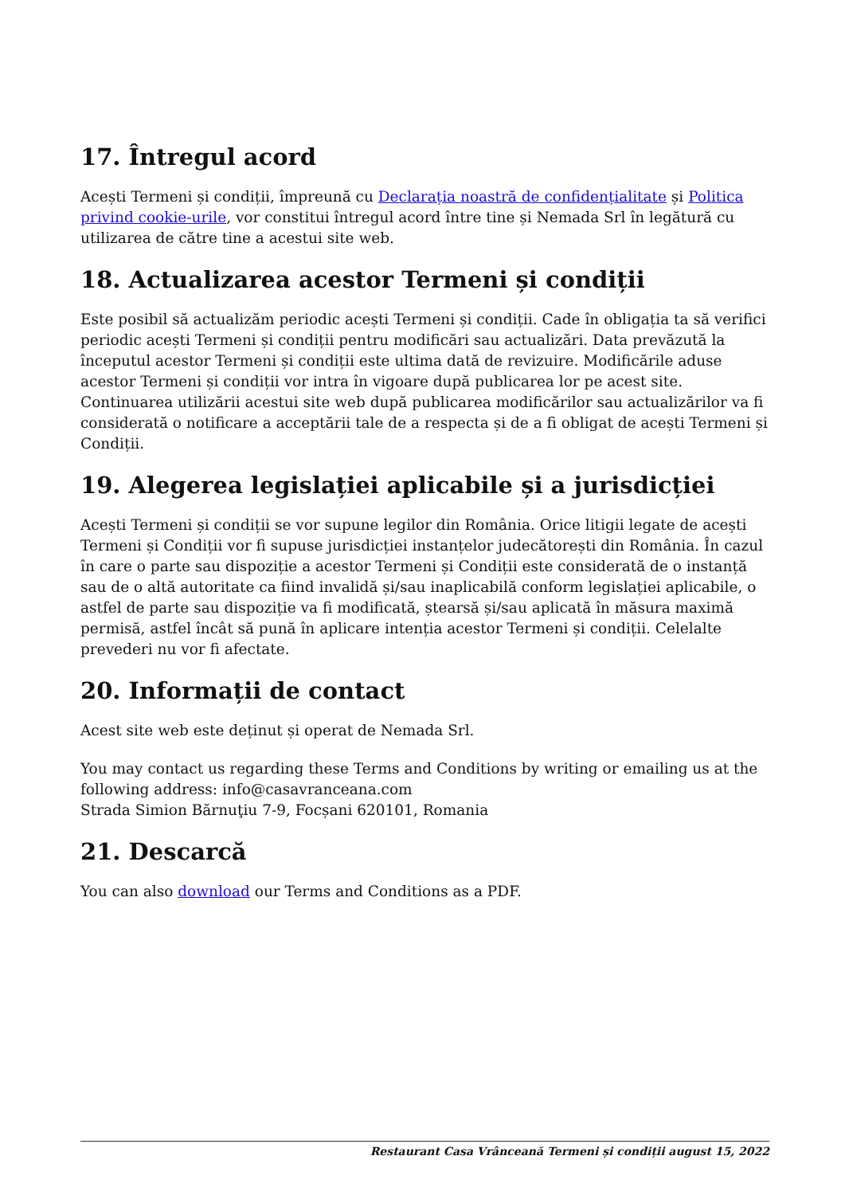17. Întregul acord
Acești Termeni și condiții, împreună cu Declarația noastră de confidențialitate și Politica privind cookie-urile, vor constitui întregul acord între tine și Nemada Srl în legătură cu utilizarea de către tine a acestui site web.
18. Actualizarea acestor Termeni și condiții
Este posibil să actualizăm periodic acești Termeni și condiții. Cade în obligația ta să verifici periodic acești Termeni și condiții pentru modificări sau actualizări. Data prevăzută la începutul acestor Termeni și condiții este ultima dată de revizuire. Modificările aduse acestor Termeni și condiții vor intra în vigoare după publicarea lor pe acest site. Continuarea utilizării acestui site web după publicarea modificărilor sau actualizărilor va fi considerată o notificare a acceptării tale de a respecta și de a fi obligat de acești Termeni și Condiții.
19. Alegerea legislației aplicabile și a jurisdicției
Acești Termeni și condiții se vor supune legilor din România. Orice litigii legate de acești Termeni și Condiții vor fi supuse jurisdicției instanțelor judecătorești din România. În cazul în care o parte sau dispoziție a acestor Termeni și Condiții este considerată de o instanță sau de o altă autoritate ca fiind invalidă și/sau inaplicabilă conform legislației aplicabile, o astfel de parte sau dispoziție va fi modificată, ștearsă și/sau aplicată în măsura maximă permisă, astfel încât să pună în aplicare intenția acestor Termeni și condiții. Celelalte prevederi nu vor fi afectate.
20. Informații de contact
Acest site web este deținut și operat de Nemada Srl.
You may contact us regarding these Terms and Conditions by writing or emailing us at the following address: info@casavranceana.com
Strada Simion Bărnuţiu 7-9, Focșani 620101, Romania
21. Descarcă
You can also download our Terms and Conditions as a PDF.
Restaurant Casa Vrânceană Termeni și condiții august 15, 2022